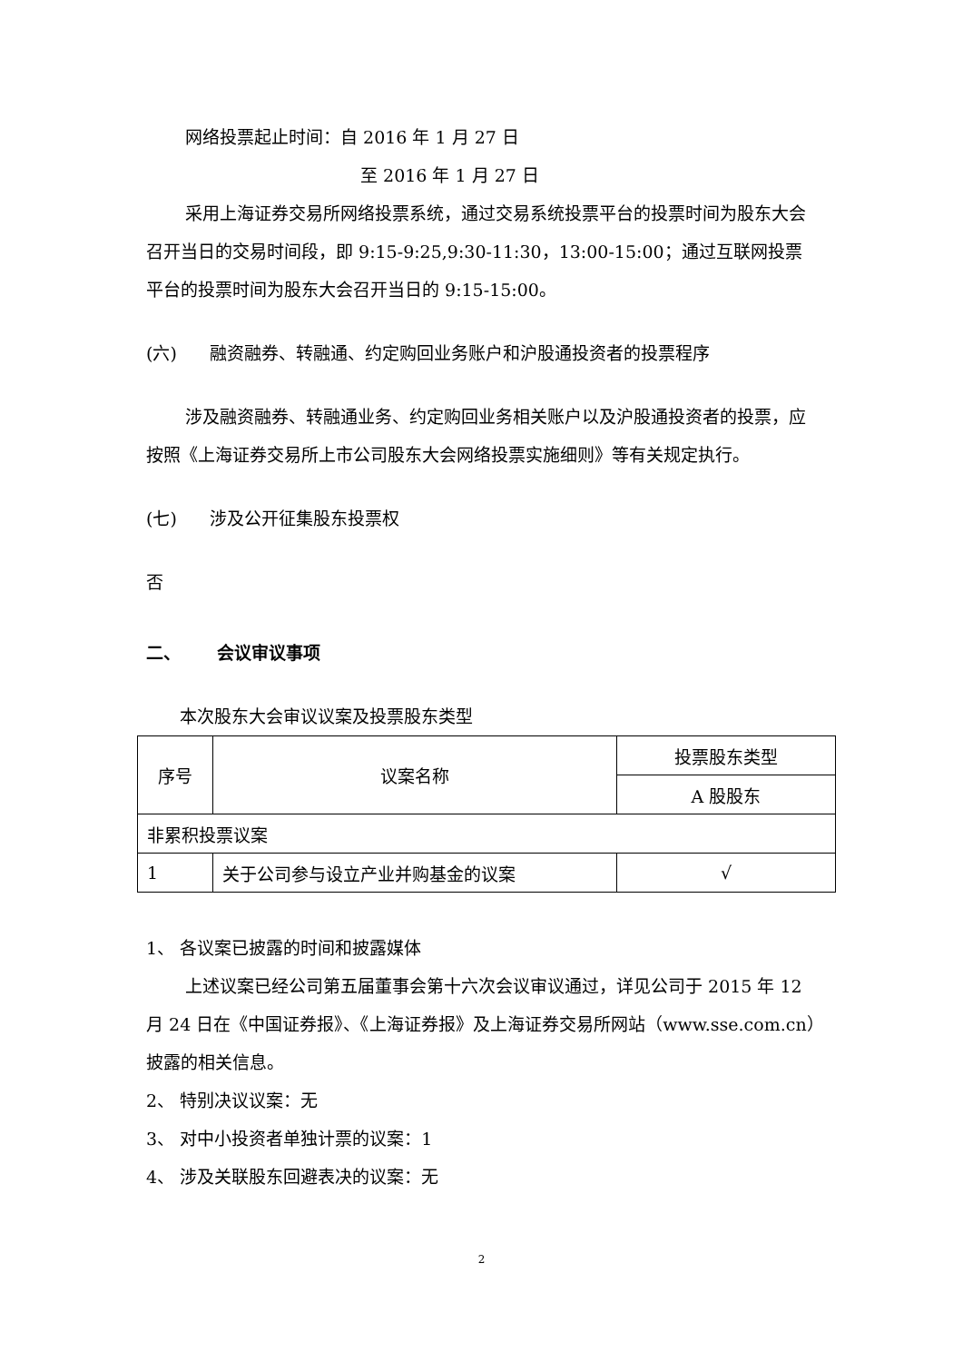网络投票起止时间：自 2016 年 1 月 27 日
至 2016 年 1 月 27 日
采用上海证券交易所网络投票系统，通过交易系统投票平台的投票时间为股东大会召开当日的交易时间段，即 9:15-9:25,9:30-11:30，13:00-15:00；通过互联网投票平台的投票时间为股东大会召开当日的 9:15-15:00。
(六) 融资融券、转融通、约定购回业务账户和沪股通投资者的投票程序
涉及融资融券、转融通业务、约定购回业务相关账户以及沪股通投资者的投票，应按照《上海证券交易所上市公司股东大会网络投票实施细则》等有关规定执行。
(七) 涉及公开征集股东投票权
否
二、 会议审议事项
本次股东大会审议议案及投票股东类型
| 序号 | 议案名称 | 投票股东类型 |
| --- | --- | --- |
| | | A 股股东 |
| 非累积投票议案 | | |
| 1 | 关于公司参与设立产业并购基金的议案 | √ |
1、 各议案已披露的时间和披露媒体
上述议案已经公司第五届董事会第十六次会议审议通过，详见公司于 2015 年 12 月 24 日在《中国证券报》、《上海证券报》及上海证券交易所网站（www.sse.com.cn）披露的相关信息。
2、 特别决议议案：无
3、 对中小投资者单独计票的议案：1
4、 涉及关联股东回避表决的议案：无
2